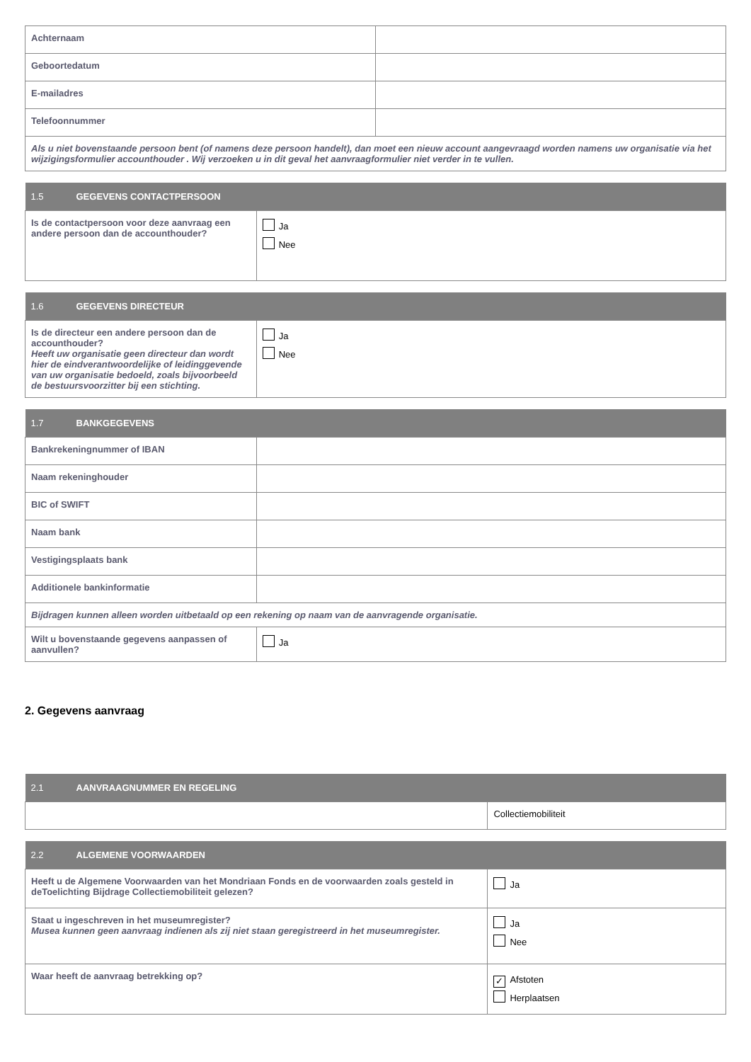| Achternaam | |
| Geboortedatum | |
| E-mailadres | |
| Telefoonnummer | |
| Als u niet bovenstaande persoon bent (of namens deze persoon handelt), dan moet een nieuw account aangevraagd worden namens uw organisatie via het wijzigingsformulier accounthouder . Wij verzoeken u in dit geval het aanvraagformulier niet verder in te vullen. | |
| 1.5 GEGEVENS CONTACTPERSOON | |
| --- | --- |
| Is de contactpersoon voor deze aanvraag een andere persoon dan de accounthouder? | Ja Nee |
| 1.6 GEGEVENS DIRECTEUR | |
| --- | --- |
| Is de directeur een andere persoon dan de accounthouder? Heeft uw organisatie geen directeur dan wordt hier de eindverantwoordelijke of leidinggevende van uw organisatie bedoeld, zoals bijvoorbeeld de bestuursvoorzitter bij een stichting. | Ja Nee |
| 1.7 BANKGEGEVENS | |
| --- | --- |
| Bankrekeningnummer of IBAN | |
| Naam rekeninghouder | |
| BIC of SWIFT | |
| Naam bank | |
| Vestigingsplaats bank | |
| Additionele bankinformatie | |
| Bijdragen kunnen alleen worden uitbetaald op een rekening op naam van de aanvragende organisatie. | |
| Wilt u bovenstaande gegevens aanpassen of aanvullen? | Ja |
2. Gegevens aanvraag
| 2.1 AANVRAAGNUMMER EN REGELING | |
| --- | --- |
| | Collectiemobiliteit |
| 2.2 ALGEMENE VOORWAARDEN | |
| --- | --- |
| Heeft u de Algemene Voorwaarden van het Mondriaan Fonds en de voorwaarden zoals gesteld in deToelichting Bijdrage Collectiemobiliteit gelezen? | Ja |
| Staat u ingeschreven in het museumregister? Musea kunnen geen aanvraag indienen als zij niet staan geregistreerd in het museumregister. | Ja Nee |
| Waar heeft de aanvraag betrekking op? | ✓ Afstoten Herplaatsen |